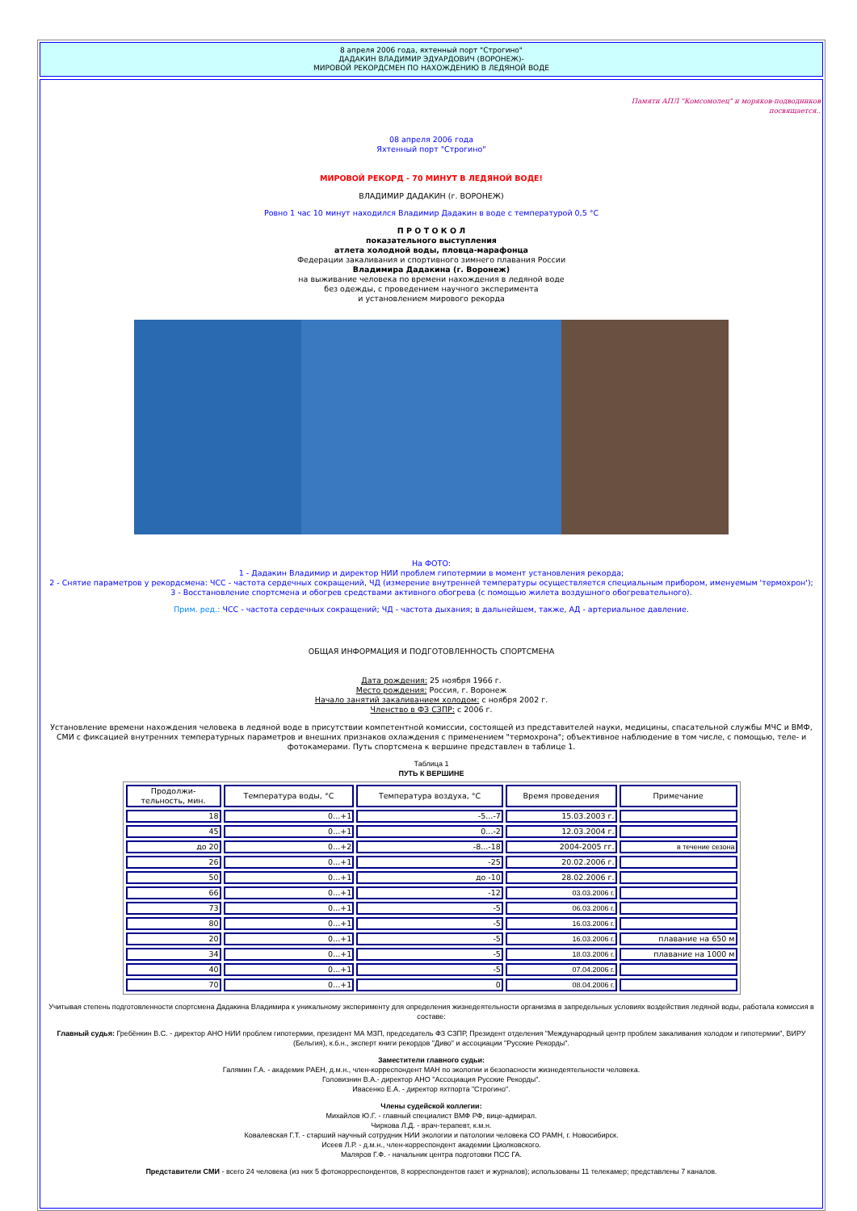8 апреля 2006 года, яхтенный порт "Строгино"
ДАДАКИН ВЛАДИМИР ЭДУАРДОВИЧ (ВОРОНЕЖ)-
МИРОВОЙ РЕКОРДСМЕН ПО НАХОЖДЕНИЮ В ЛЕДЯНОЙ ВОДЕ
Памяти АПЛ "Комсомолец" и моряков-подводников
посвящается..
08 апреля 2006 года
Яхтенный порт "Строгино"
МИРОВОЙ РЕКОРД - 70 МИНУТ В ЛЕДЯНОЙ ВОДЕ!
ВЛАДИМИР ДАДАКИН (г. ВОРОНЕЖ)
Ровно 1 час 10 минут находился Владимир Дадакин в воде с температурой 0,5 °С
П Р О Т О К О Л
показательного выступления
атлета холодной воды, пловца-марафонца
Федерации закаливания и спортивного зимнего плавания России
Владимира Дадакина (г. Воронеж)
на выживание человека по времени нахождения в ледяной воде
без одежды, с проведением научного эксперимента
и установлением мирового рекорда
На ФОТО:
1 - Дадакин Владимир и директор НИИ проблем гипотермии в момент установления рекорда;
2 - Снятие параметров у рекордсмена: ЧСС - частота сердечных сокращений, ЧД (измерение внутренней температуры осуществляется специальным прибором, именуемым 'термохрон');
3 - Восстановление спортсмена и обогрев средствами активного обогрева (с помощью жилета воздушного обогревательного).
Прим. ред.: ЧСС - частота сердечных сокращений; ЧД - частота дыхания; в дальнейшем, также, АД - артериальное давление.
ОБЩАЯ ИНФОРМАЦИЯ И ПОДГОТОВЛЕННОСТЬ СПОРТСМЕНА
Дата рождения: 25 ноября 1966 г.
Место рождения: Россия, г. Воронеж
Начало занятий закаливанием холодом: с ноября 2002 г.
Членство в ФЗ СЗПР: с 2006 г.
Установление времени нахождения человека в ледяной воде в присутствии компетентной комиссии, состоящей из представителей науки, медицины, спасательной службы МЧС и ВМФ, СМИ с фиксацией внутренних температурных параметров и внешних признаков охлаждения с применением "термохрона"; объективное наблюдение в том числе, с помощью, теле- и фотокамерами. Путь спортсмена к вершине представлен в таблице 1.
Таблица 1
ПУТЬ К ВЕРШИНЕ
| Продолжи- тельность, мин. | Температура воды, °С | Температура воздуха, °С | Время проведения | Примечание |
| --- | --- | --- | --- | --- |
| 18 | 0...+1 | -5...-7 | 15.03.2003 г. | |
| 45 | 0...+1 | 0...-2 | 12.03.2004 г. | |
| до 20 | 0...+2 | -8...-18 | 2004-2005 гг. | в течение сезона |
| 26 | 0...+1 | -25 | 20.02.2006 г. | |
| 50 | 0...+1 | до -10 | 28.02.2006 г. | |
| 66 | 0...+1 | -12 | 03.03.2006 г. | |
| 73 | 0...+1 | -5 | 06.03.2006 г. | |
| 80 | 0...+1 | -5 | 16.03.2006 г. | |
| 20 | 0...+1 | -5 | 16.03.2006 г. | плавание на 650 м |
| 34 | 0...+1 | -5 | 18.03.2006 г. | плавание на 1000 м |
| 40 | 0...+1 | -5 | 07.04.2006 г. | |
| 70 | 0...+1 | 0 | 08.04.2006 г. | |
Учитывая степень подготовленности спортсмена Дадакина Владимира к уникальному эксперименту для определения жизнедеятельности организма в запредельных условиях воздействия ледяной воды, работала комиссия в составе:
Главный судья: Гребёнкин В.С. - директор АНО НИИ проблем гипотермии, президент МА МЗП, председатель ФЗ СЗПР, Президент отделения "Международный центр проблем закаливания холодом и гипотермии", ВИРУ (Бельгия), к.б.н., эксперт книги рекордов "Диво" и ассоциации "Русские Рекорды".
Заместители главного судьи:
Галямин Г.А. - академик РАЕН, д.м.н., член-корреспондент МАН по экологии и безопасности жизнедеятельности человека.
Головизнин В.А.- директор АНО "Ассоциация Русские Рекорды".
Ивасенко Е.А. - директор яхтпорта "Строгино".
Члены судейской коллегии:
Михайлов Ю.Г. - главный специалист ВМФ РФ, вице-адмирал.
Чиркова Л.Д. - врач-терапевт, к.м.н.
Ковалевская Г.Т. - старший научный сотрудник НИИ экологии и патологии человека СО РАМН, г. Новосибирск.
Исеев Л.Р. - д.м.н., член-корреспондент академии Циолковского.
Маляров Г.Ф. - начальник центра подготовки ПСС ГА.
Представители СМИ - всего 24 человека (из них 5 фотокорреспондентов, 8 корреспондентов газет и журналов); использованы 11 телекамер; представлены 7 каналов.